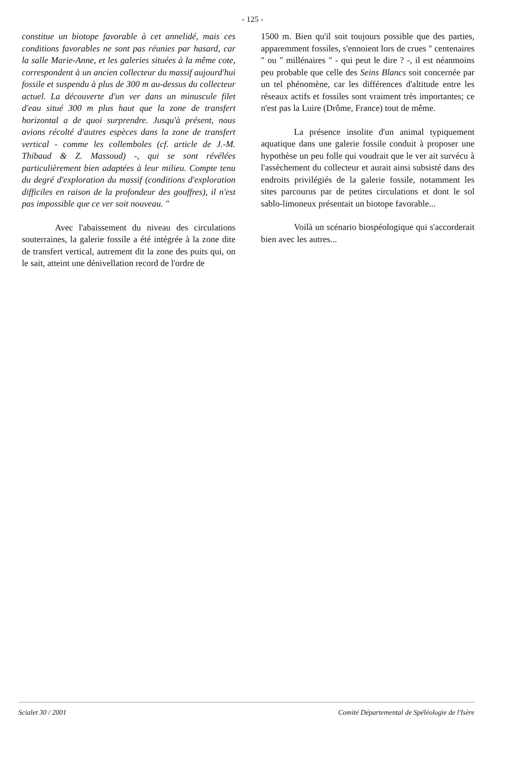- 125 -
constitue un biotope favorable à cet annelidé, mais ces conditions favorables ne sont pas réunies par hasard, car la salle Marie-Anne, et les galeries situées à la même cote, correspondent à un ancien collecteur du massif aujourd'hui fossile et suspendu à plus de 300 m au-dessus du collecteur actuel. La découverte d'un ver dans un minuscule filet d'eau situé 300 m plus haut que la zone de transfert horizontal a de quoi surprendre. Jusqu'à présent, nous avions récolté d'autres espèces dans la zone de transfert vertical - comme les collemboles (cf. article de J.-M. Thibaud & Z. Massoud) -, qui se sont révélées particulièrement bien adaptées à leur milieu. Compte tenu du degré d'exploration du massif (conditions d'exploration difficiles en raison de la profondeur des gouffres), il n'est pas impossible que ce ver soit nouveau. "
Avec l'abaissement du niveau des circulations souterraines, la galerie fossile a été intégrée à la zone dite de transfert vertical, autrement dit la zone des puits qui, on le sait, atteint une dénivellation record de l'ordre de
1500 m. Bien qu'il soit toujours possible que des parties, apparemment fossiles, s'ennoient lors de crues " centenaires " ou " millénaires " - qui peut le dire ? -, il est néanmoins peu probable que celle des Seins Blancs soit concernée par un tel phénomène, car les différences d'altitude entre les réseaux actifs et fossiles sont vraiment très importantes; ce n'est pas la Luire (Drôme, France) tout de même.
La présence insolite d'un animal typiquement aquatique dans une galerie fossile conduit à proposer une hypothèse un peu folle qui voudrait que le ver ait survécu à l'assèchement du collecteur et aurait ainsi subsisté dans des endroits privilégiés de la galerie fossile, notamment les sites parcourus par de petites circulations et dont le sol sablo-limoneux présentait un biotope favorable...
Voilà un scénario biospéologique qui s'accorderait bien avec les autres...
Scialet 30 / 2001 Comité Départemental de Spéléologie de l'Isère